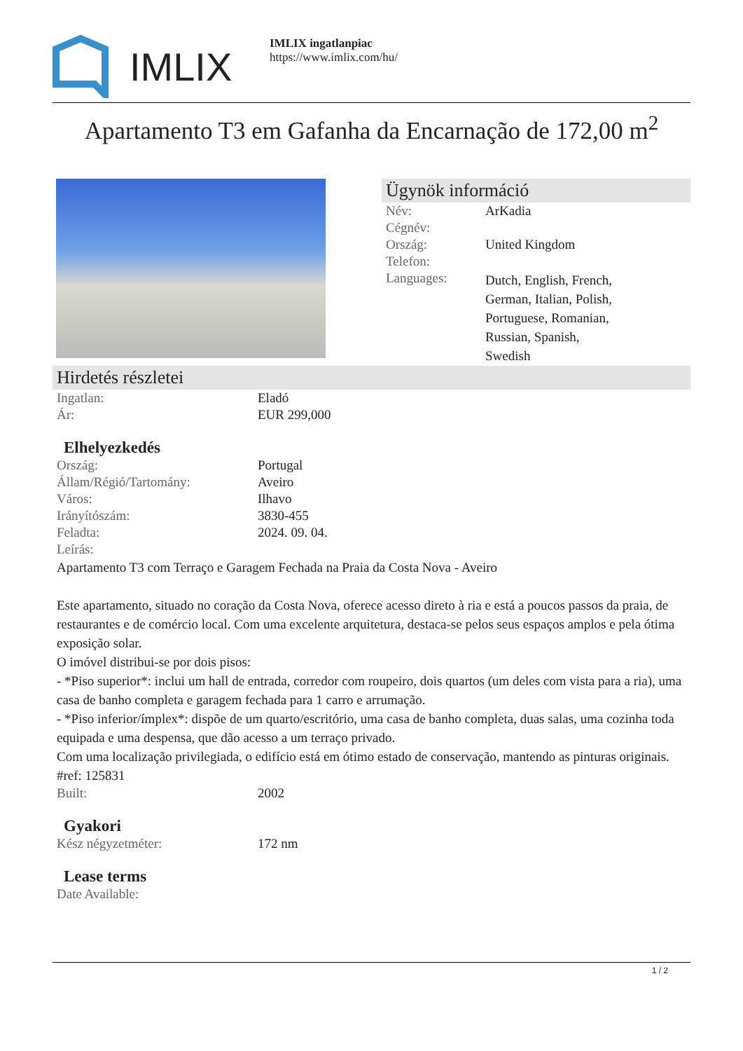IMLIX
IMLIX ingatlanpiac
https://www.imlix.com/hu/
Apartamento T3 em Gafanha da Encarnação de 172,00 m<sup>2</sup>
Ügynök információ
| Név: | ArKadia |
| Cégnév: | |
| Ország: | United Kingdom |
| Telefon: | |
| Languages: | Dutch, English, French, German, Italian, Polish, Portuguese, Romanian, Russian, Spanish, Swedish |
Hirdetés részletei
| Ingatlan: | Eladó |
| Ár: | EUR 299,000 |
Elhelyezkedés
| Ország: | Portugal |
| Állam/Régió/Tartomány: | Aveiro |
| Város: | Ilhavo |
| Irányítószám: | 3830-455 |
| Feladta: | 2024. 09. 04. |
| Leírás: | |
Apartamento T3 com Terraço e Garagem Fechada na Praia da Costa Nova - Aveiro
Este apartamento, situado no coração da Costa Nova, oferece acesso direto à ria e está a poucos passos da praia, de restaurantes e de comércio local. Com uma excelente arquitetura, destaca-se pelos seus espaços amplos e pela ótima exposição solar.
O imóvel distribui-se por dois pisos:
- *Piso superior*: inclui um hall de entrada, corredor com roupeiro, dois quartos (um deles com vista para a ria), uma casa de banho completa e garagem fechada para 1 carro e arrumação.
- *Piso inferior/ímplex*: dispõe de um quarto/escritório, uma casa de banho completa, duas salas, uma cozinha toda equipada e uma despensa, que dão acesso a um terraço privado.
Com uma localização privilegiada, o edifício está em ótimo estado de conservação, mantendo as pinturas originais.
#ref: 125831
| Built: | 2002 |
Gyakori
| Kész négyzetméter: | 172 nm |
Lease terms
| Date Available: | |
1 / 2